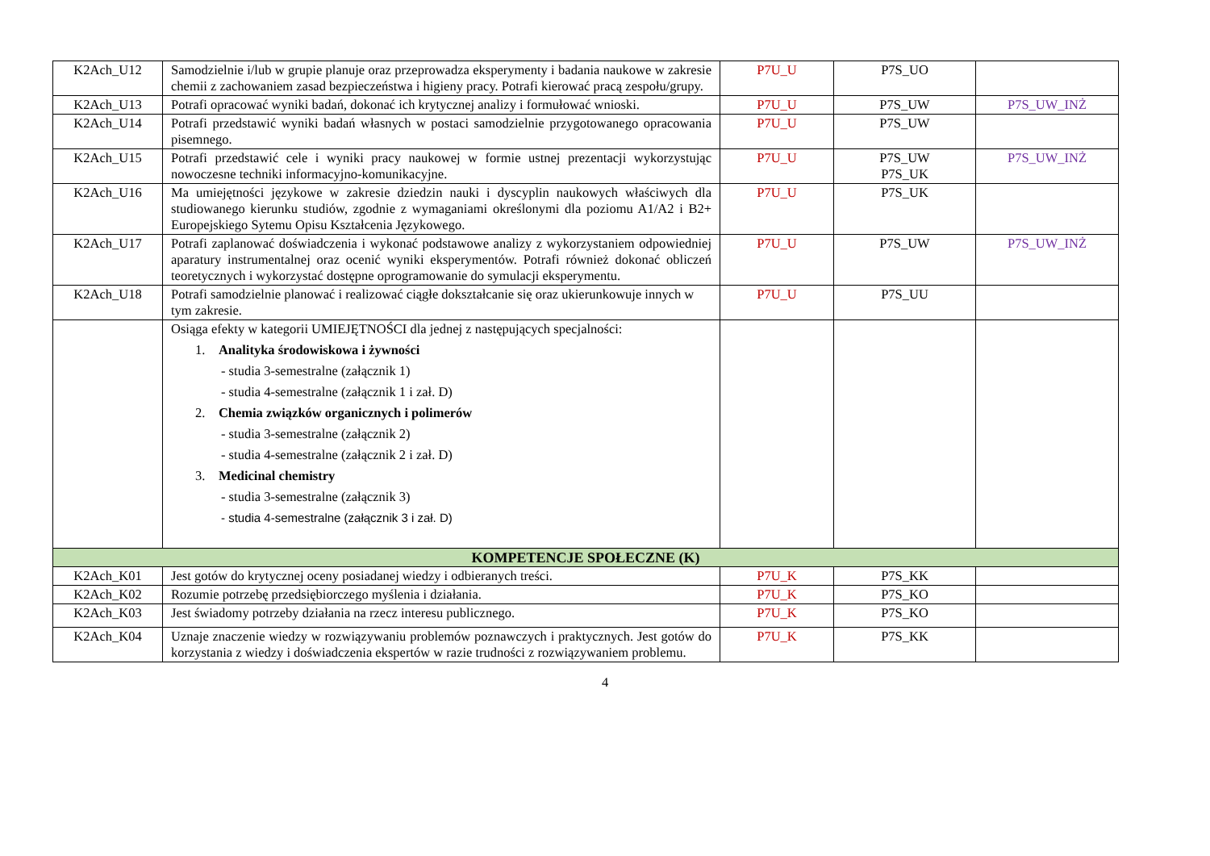| K2Ach_U12 | Samodzielnie i/lub w grupie planuje oraz przeprowadza eksperymenty i badania naukowe w zakresie chemii z zachowaniem zasad bezpieczeństwa i higieny pracy. Potrafi kierować pracą zespołu/grupy. | P7U_U | P7S_UO | |
| K2Ach_U13 | Potrafi opracować wyniki badań, dokonać ich krytycznej analizy i formułować wnioski. | P7U_U | P7S_UW | P7S_UW_INŻ |
| K2Ach_U14 | Potrafi przedstawić wyniki badań własnych w postaci samodzielnie przygotowanego opracowania pisemnego. | P7U_U | P7S_UW | |
| K2Ach_U15 | Potrafi przedstawić cele i wyniki pracy naukowej w formie ustnej prezentacji wykorzystując nowoczesne techniki informacyjno-komunikacyjne. | P7U_U | P7S_UW P7S_UK | P7S_UW_INŻ |
| K2Ach_U16 | Ma umiejętności językowe w zakresie dziedzin nauki i dyscyplin naukowych właściwych dla studiowanego kierunku studiów, zgodnie z wymaganiami określonymi dla poziomu A1/A2 i B2+ Europejskiego Sytemu Opisu Kształcenia Językowego. | P7U_U | P7S_UK | |
| K2Ach_U17 | Potrafi zaplanować doświadczenia i wykonać podstawowe analizy z wykorzystaniem odpowiedniej aparatury instrumentalnej oraz ocenić wyniki eksperymentów. Potrafi również dokonać obliczeń teoretycznych i wykorzystać dostępne oprogramowanie do symulacji eksperymentu. | P7U_U | P7S_UW | P7S_UW_INŻ |
| K2Ach_U18 | Potrafi samodzielnie planować i realizować ciągłe dokształcanie się oraz ukierunkowuje innych w tym zakresie. | P7U_U | P7S_UU | |
| | Osiąga efekty w kategorii UMIEJĘTNOŚCI dla jednej z następujących specjalności: 1. Analityka środowiskowa i żywności - studia 3-semestralne (załącznik 1) - studia 4-semestralne (załącznik 1 i zał. D) 2. Chemia związków organicznych i polimerów - studia 3-semestralne (załącznik 2) - studia 4-semestralne (załącznik 2 i zał. D) 3. Medicinal chemistry - studia 3-semestralne (załącznik 3) - studia 4-semestralne (załącznik 3 i zał. D) | | | |
| KOMPETENCJE SPOŁECZNE (K) | | | | |
| K2Ach_K01 | Jest gotów do krytycznej oceny posiadanej wiedzy i odbieranych treści. | P7U_K | P7S_KK | |
| K2Ach_K02 | Rozumie potrzebę przedsiębiorczego myślenia i działania. | P7U_K | P7S_KO | |
| K2Ach_K03 | Jest świadomy potrzeby działania na rzecz interesu publicznego. | P7U_K | P7S_KO | |
| K2Ach_K04 | Uznaje znaczenie wiedzy w rozwiązywaniu problemów poznawczych i praktycznych. Jest gotów do korzystania z wiedzy i doświadczenia ekspertów w razie trudności z rozwiązywaniem problemu. | P7U_K | P7S_KK | |
4